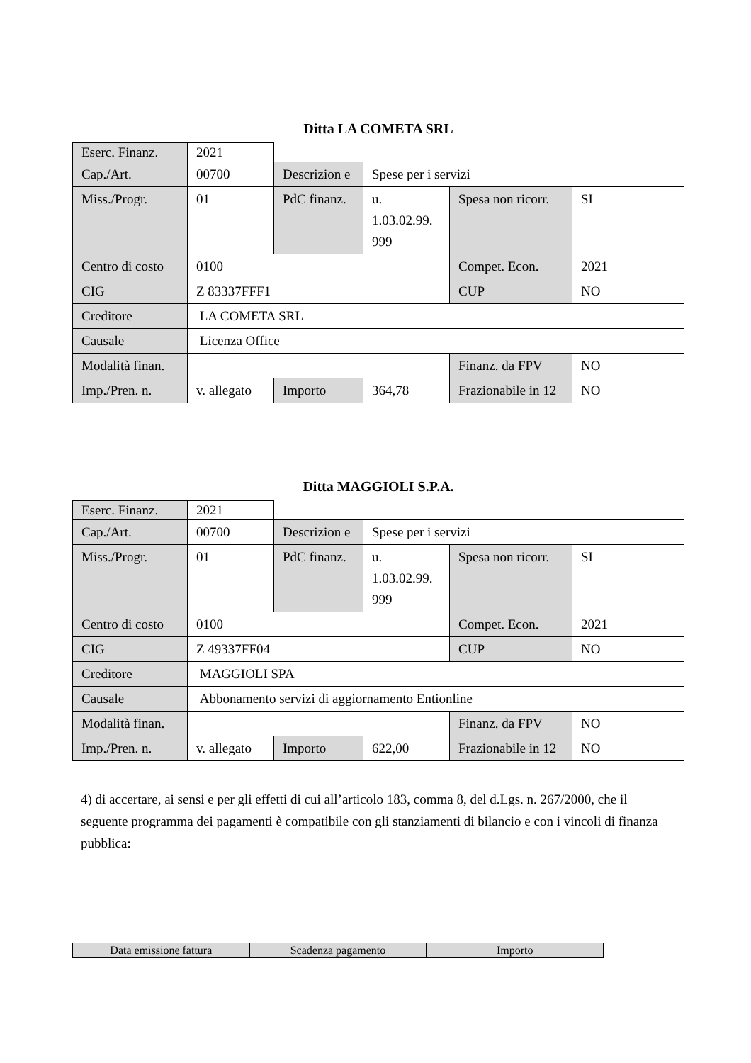Ditta LA COMETA SRL
| Eserc. Finanz. | 2021 | | | | |
| Cap./Art. | 00700 | Descrizion e | Spese per i servizi | | |
| Miss./Progr. | 01 | PdC finanz. | u. 1.03.02.99. 999 | Spesa non ricorr. | SI |
| Centro di costo | 0100 | | | Compet. Econ. | 2021 |
| CIG | Z 83337FFF1 | | | CUP | NO |
| Creditore | LA COMETA SRL | | | | |
| Causale | Licenza Office | | | | |
| Modalità finan. | | | | Finanz. da FPV | NO |
| Imp./Pren. n. | v. allegato | Importo | 364,78 | Frazionabile in 12 | NO |
Ditta MAGGIOLI S.P.A.
| Eserc. Finanz. | 2021 | | | | |
| Cap./Art. | 00700 | Descrizion e | Spese per i servizi | | |
| Miss./Progr. | 01 | PdC finanz. | u. 1.03.02.99. 999 | Spesa non ricorr. | SI |
| Centro di costo | 0100 | | | Compet. Econ. | 2021 |
| CIG | Z 49337FF04 | | | CUP | NO |
| Creditore | MAGGIOLI SPA | | | | |
| Causale | Abbonamento servizi di aggiornamento Entionline | | | | |
| Modalità finan. | | | | Finanz. da FPV | NO |
| Imp./Pren. n. | v. allegato | Importo | 622,00 | Frazionabile in 12 | NO |
4) di accertare, ai sensi e per gli effetti di cui all’articolo 183, comma 8, del d.Lgs. n. 267/2000, che il seguente programma dei pagamenti è compatibile con gli stanziamenti di bilancio e con i vincoli di finanza pubblica:
| Data emissione fattura | Scadenza pagamento | Importo |